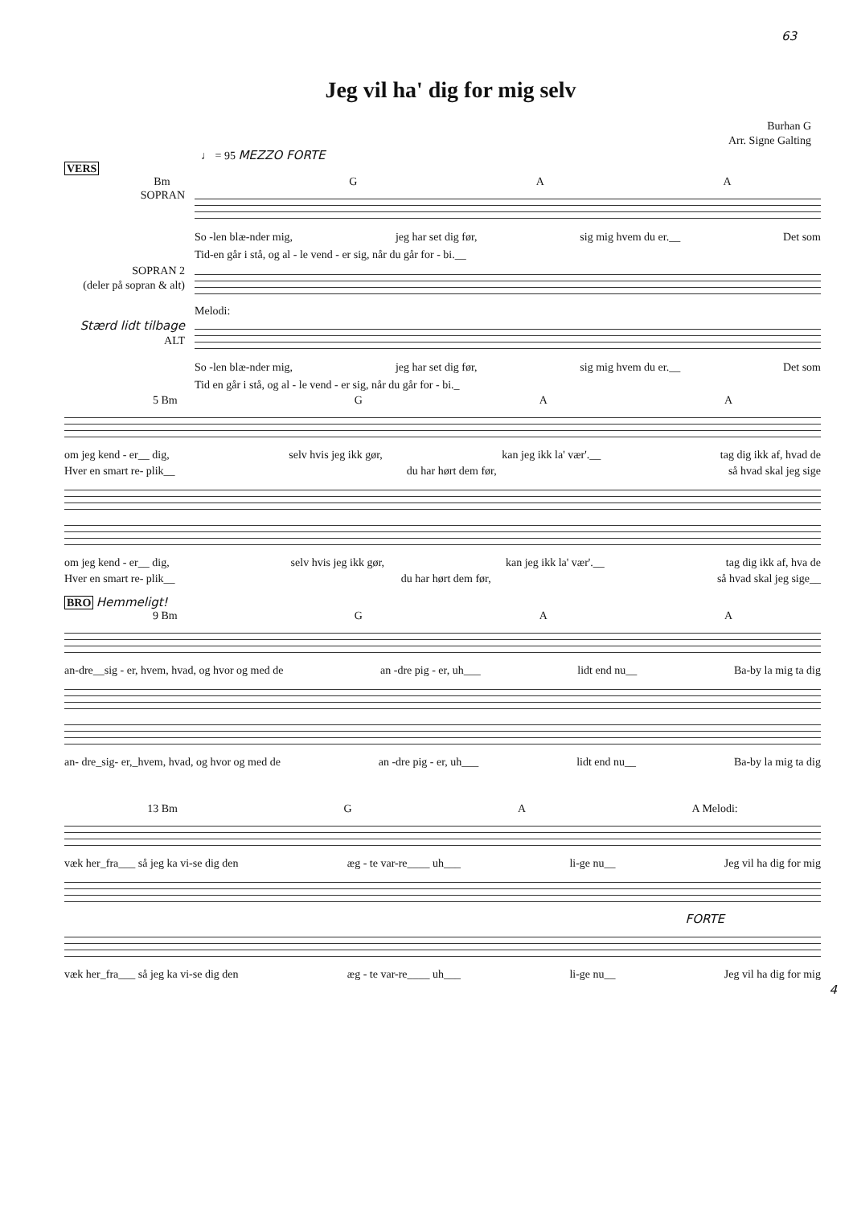63
Jeg vil ha' dig for mig selv
Burhan G
Arr. Signe Galting
♩ = 95 MEZZO FORTE
VERS
Bm G A A
SOPRAN So -len blæ-nder mig, jeg har set dig før, sig mig hvem du er.__ Det som
Tid-en går i stå, og al - le vend - er sig, når du går for - bi.__
SOPRAN 2
(deler på sopran & alt)
Melodi:
Stærd lidt tilbage ALT
So -len blæ-nder mig, jeg har set dig før, sig mig hvem du er.__ Det som
Tid en går i stå, og al - le vend - er sig, når du går for - bi._
5 Bm G A A
om jeg kend - er__ dig, selv hvis jeg ikk gør, kan jeg ikk la' vær'.__ tag dig ikk af, hvad de
Hver en smart re- plik__ du har hørt dem før, så hvad skal jeg sige
om jeg kend - er__ dig, selv hvis jeg ikk gør, kan jeg ikk la' vær'.__ tag dig ikk af, hva de
Hver en smart re- plik__ du har hørt dem før, så hvad skal jeg sige__
BRO Hemmeligt!
9 Bm G A A
an-dre__sig - er, hvem, hvad, og hvor og med de an -dre pig - er, uh___ lidt end nu__ Ba-by la mig ta dig
an- dre_sig- er,_hvem, hvad, og hvor og med de an -dre pig - er, uh___ lidt end nu__ Ba-by la mig ta dig
13 Bm G A A Melodi:
væk her_fra___ så jeg ka vi-se dig den æg - te var-re____ uh___ li-ge nu__ Jeg vil ha dig for mig
FORTE
væk her_fra___ så jeg ka vi-se dig den æg - te var-re____ uh___ li-ge nu__ Jeg vil ha dig for mig
4